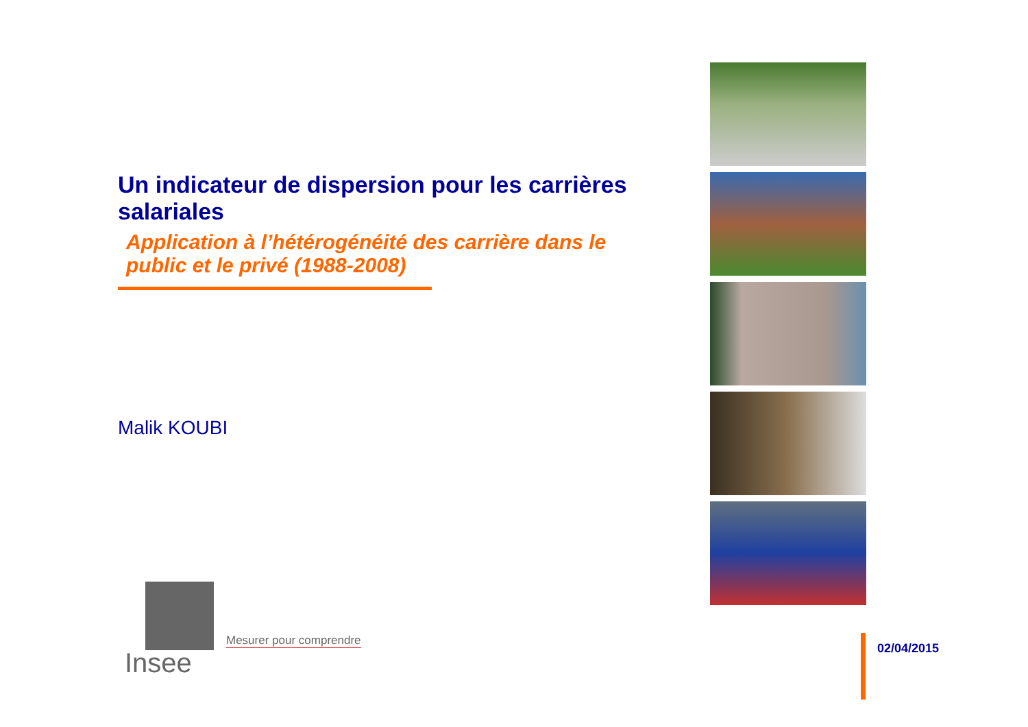Un indicateur de dispersion pour les carrières salariales
Application à l’hétérogénéité des carrière dans le public et le privé (1988-2008)
Malik KOUBI
Insee
Mesurer pour comprendre
02/04/2015